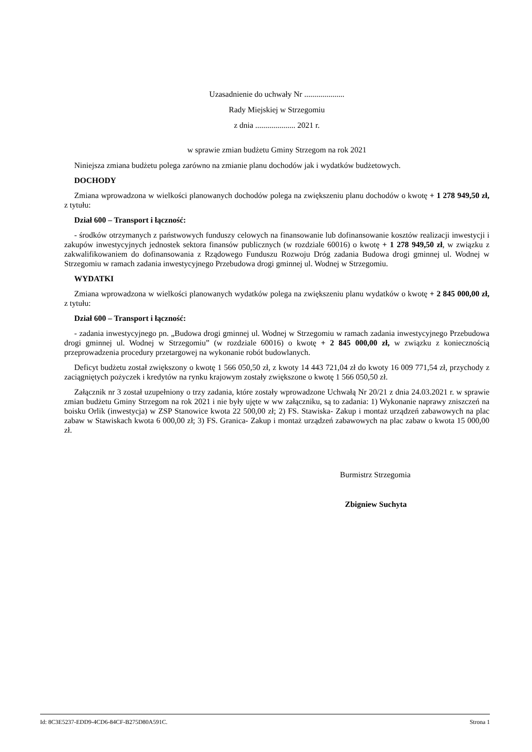Uzasadnienie do uchwały Nr ....................
Rady Miejskiej w Strzegomiu
z dnia .................... 2021 r.
w sprawie zmian budżetu Gminy Strzegom na rok 2021
Niniejsza zmiana budżetu polega zarówno na zmianie planu dochodów jak i wydatków budżetowych.
DOCHODY
Zmiana wprowadzona w wielkości planowanych dochodów polega na zwiększeniu planu dochodów o kwotę + 1 278 949,50 zł, z tytułu:
Dział 600 – Transport i łączność:
- środków otrzymanych z państwowych funduszy celowych na finansowanie lub dofinansowanie kosztów realizacji inwestycji i zakupów inwestycyjnych jednostek sektora finansów publicznych (w rozdziale 60016) o kwotę + 1 278 949,50 zł, w związku z zakwalifikowaniem do dofinansowania z Rządowego Funduszu Rozwoju Dróg zadania Budowa drogi gminnej ul. Wodnej w Strzegomiu w ramach zadania inwestycyjnego Przebudowa drogi gminnej ul. Wodnej w Strzegomiu.
WYDATKI
Zmiana wprowadzona w wielkości planowanych wydatków polega na zwiększeniu planu wydatków o kwotę + 2 845 000,00 zł, z tytułu:
Dział 600 – Transport i łączność:
- zadania inwestycyjnego pn. „Budowa drogi gminnej ul. Wodnej w Strzegomiu w ramach zadania inwestycyjnego Przebudowa drogi gminnej ul. Wodnej w Strzegomiu” (w rozdziale 60016) o kwotę + 2 845 000,00 zł, w związku z koniecznością przeprowadzenia procedury przetargowej na wykonanie robót budowlanych.
Deficyt budżetu został zwiększony o kwotę 1 566 050,50 zł, z kwoty 14 443 721,04 zł do kwoty 16 009 771,54 zł, przychody z zaciągniętych pożyczek i kredytów na rynku krajowym zostały zwiększone o kwotę 1 566 050,50 zł.
Załącznik nr 3 został uzupełniony o trzy zadania, które zostały wprowadzone Uchwałą Nr 20/21 z dnia 24.03.2021 r. w sprawie zmian budżetu Gminy Strzegom na rok 2021 i nie były ujęte w ww załączniku, są to zadania: 1) Wykonanie naprawy zniszczeń na boisku Orlik (inwestycja) w ZSP Stanowice kwota 22 500,00 zł; 2) FS. Stawiska- Zakup i montaż urządzeń zabawowych na plac zabaw w Stawiskach kwota 6 000,00 zł; 3) FS. Granica- Zakup i montaż urządzeń zabawowych na plac zabaw o kwota 15 000,00 zł.
Burmistrz Strzegomia
Zbigniew Suchyta
Id: 8C3E5237-EDD9-4CD6-84CF-B275D80A591C. Strona 1